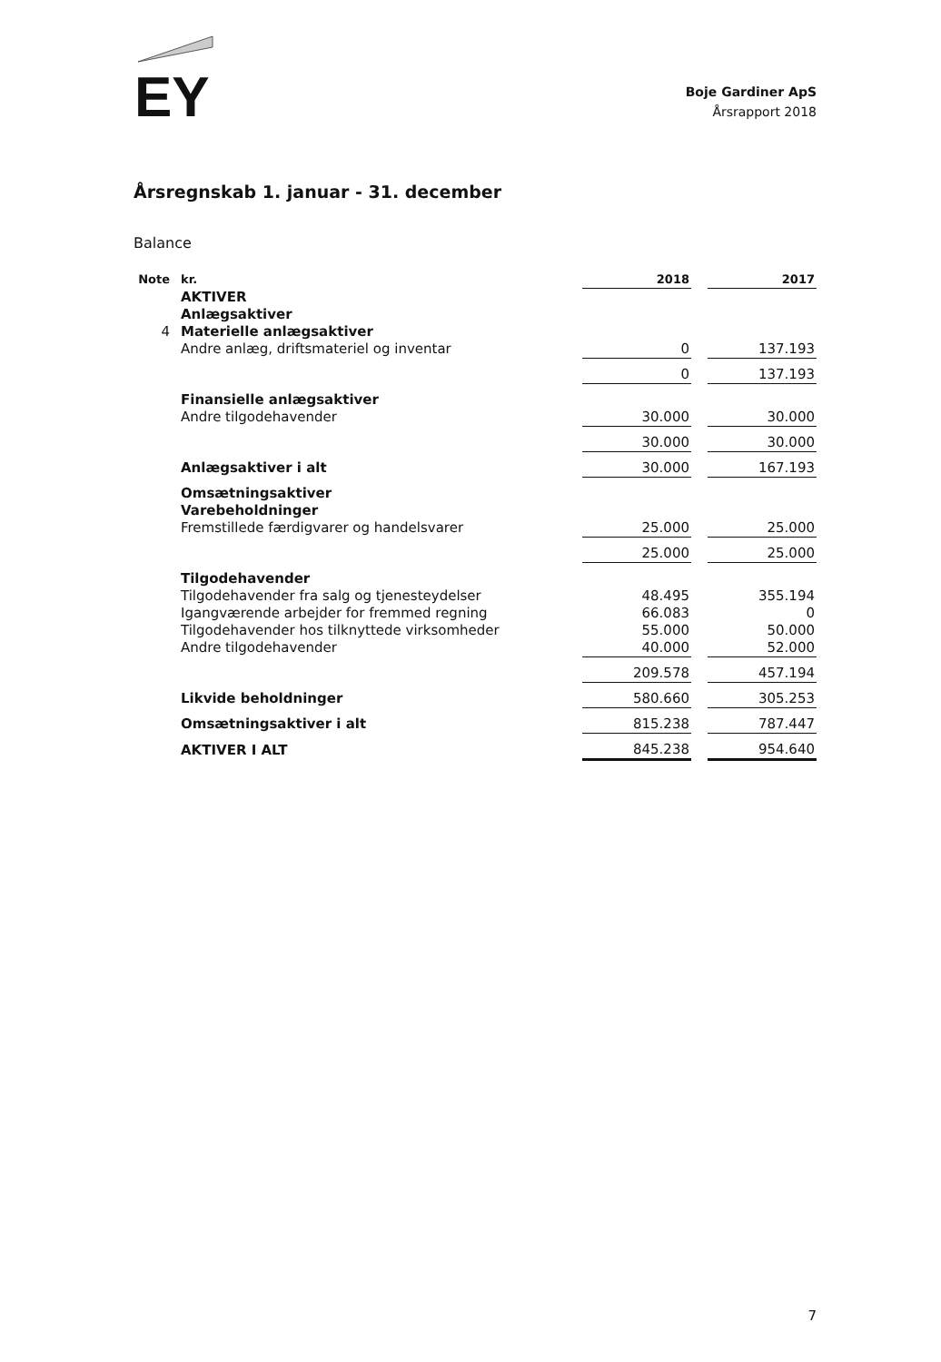EY
Boje Gardiner ApS
Årsrapport 2018
Årsregnskab 1. januar - 31. december
Balance
| Note | kr. | 2018 | | 2017 |
| --- | --- | --- | --- | --- |
| | AKTIVER | | | |
| | Anlægsaktiver | | | |
| 4 | Materielle anlægsaktiver | | | |
| | Andre anlæg, driftsmateriel og inventar | 0 | | 137.193 |
| | | 0 | | 137.193 |
| | Finansielle anlægsaktiver | | | |
| | Andre tilgodehavender | 30.000 | | 30.000 |
| | | 30.000 | | 30.000 |
| | Anlægsaktiver i alt | 30.000 | | 167.193 |
| | Omsætningsaktiver | | | |
| | Varebeholdninger | | | |
| | Fremstillede færdigvarer og handelsvarer | 25.000 | | 25.000 |
| | | 25.000 | | 25.000 |
| | Tilgodehavender | | | |
| | Tilgodehavender fra salg og tjenesteydelser | 48.495 | | 355.194 |
| | Igangværende arbejder for fremmed regning | 66.083 | | 0 |
| | Tilgodehavender hos tilknyttede virksomheder | 55.000 | | 50.000 |
| | Andre tilgodehavender | 40.000 | | 52.000 |
| | | 209.578 | | 457.194 |
| | Likvide beholdninger | 580.660 | | 305.253 |
| | Omsætningsaktiver i alt | 815.238 | | 787.447 |
| | AKTIVER I ALT | 845.238 | | 954.640 |
7